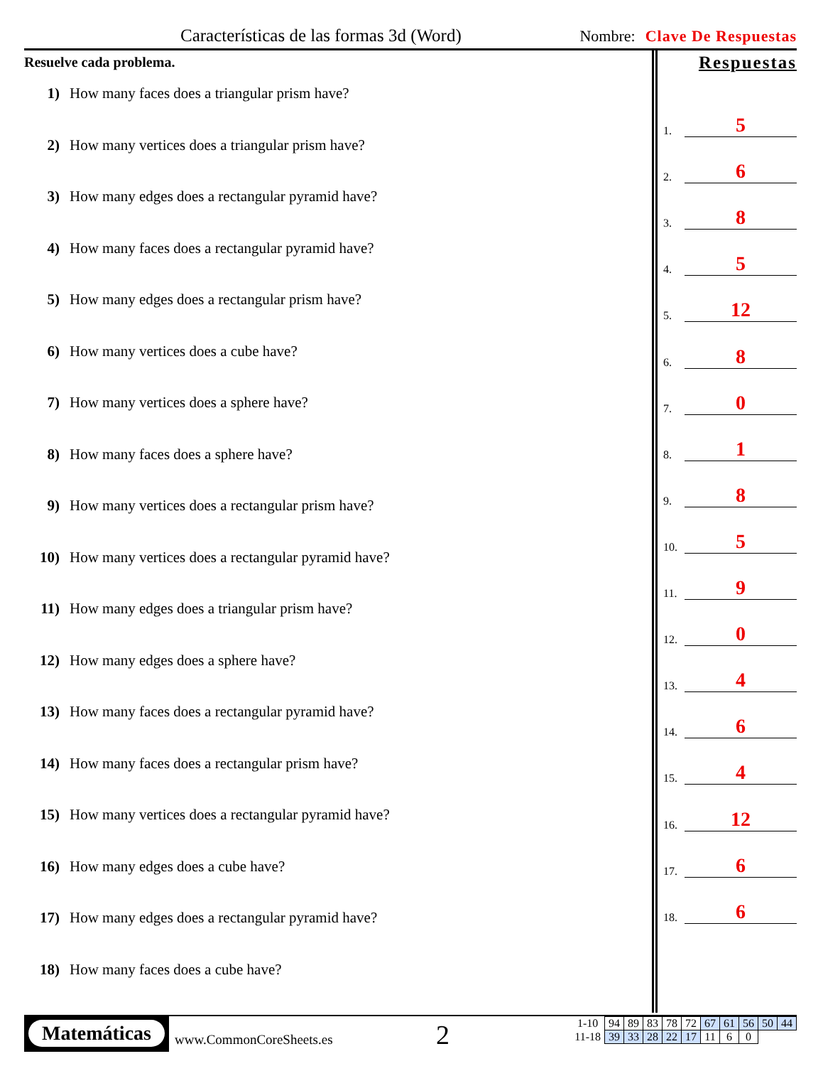Características de las formas 3d (Word) Nombre: Clave De Respuestas
Resuelve cada problema.
1) How many faces does a triangular prism have?
2) How many vertices does a triangular prism have?
3) How many edges does a rectangular pyramid have?
4) How many faces does a rectangular pyramid have?
5) How many edges does a rectangular prism have?
6) How many vertices does a cube have?
7) How many vertices does a sphere have?
8) How many faces does a sphere have?
9) How many vertices does a rectangular prism have?
10) How many vertices does a rectangular pyramid have?
11) How many edges does a triangular prism have?
12) How many edges does a sphere have?
13) How many faces does a rectangular pyramid have?
14) How many faces does a rectangular prism have?
15) How many vertices does a rectangular pyramid have?
16) How many edges does a cube have?
17) How many edges does a rectangular pyramid have?
18) How many faces does a cube have?
Respuestas
1.
5
2.
6
3.
8
4.
5
5.
12
6.
8
7.
0
8.
1
9.
8
10.
5
11.
9
12.
0
13.
4
14.
6
15.
4
16.
12
17.
6
18.
6
Matemáticas
www.CommonCoreSheets.es 2
| 1-10 | 94 | 89 | 83 | 78 | 72 | 67 | 61 | 56 | 50 | 44 |
| 11-18 | 39 | 33 | 28 | 22 | 17 | 11 | 6 | 0 | | |